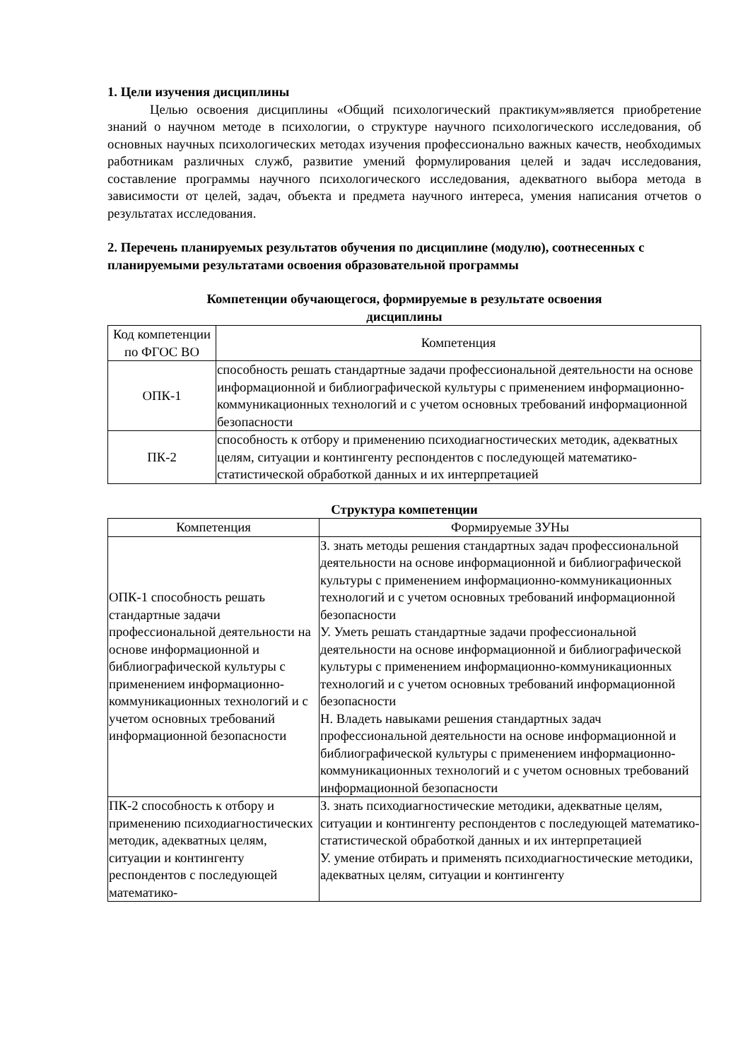1. Цели изучения дисциплины
Целью освоения дисциплины «Общий психологический практикум»является приобретение знаний о научном методе в психологии, о структуре научного психологического исследования, об основных научных психологических методах изучения профессионально важных качеств, необходимых работникам различных служб, развитие умений формулирования целей и задач исследования, составление программы научного психологического исследования, адекватного выбора метода в зависимости от целей, задач, объекта и предмета научного интереса, умения написания отчетов о результатах исследования.
2. Перечень планируемых результатов обучения по дисциплине (модулю), соотнесенных с планируемыми результатами освоения образовательной программы
Компетенции обучающегося, формируемые в результате освоения дисциплины
| Код компетенции по ФГОС ВО | Компетенция |
| ОПК-1 | способность решать стандартные задачи профессиональной деятельности на основе информационной и библиографической культуры с применением информационно-коммуникационных технологий и с учетом основных требований информационной безопасности |
| ПК-2 | способность к отбору и применению психодиагностических методик, адекватных целям, ситуации и контингенту респондентов с последующей математико-статистической обработкой данных и их интерпретацией |
Структура компетенции
| Компетенция | Формируемые ЗУНы |
| ОПК-1 способность решать стандартные задачи профессиональной деятельности на основе информационной и библиографической культуры с применением информационно-коммуникационных технологий и с учетом основных требований информационной безопасности | З. знать методы решения стандартных задач профессиональной деятельности на основе информационной и библиографической культуры с применением информационно-коммуникационных технологий и с учетом основных требований информационной безопасности У. Уметь решать стандартные задачи профессиональной деятельности на основе информационной и библиографической культуры с применением информационно-коммуникационных технологий и с учетом основных требований информационной безопасности Н. Владеть навыками решения стандартных задач профессиональной деятельности на основе информационной и библиографической культуры с применением информационно-коммуникационных технологий и с учетом основных требований информационной безопасности |
| ПК-2 способность к отбору и применению психодиагностических методик, адекватных целям, ситуации и контингенту респондентов с последующей математико- | З. знать психодиагностические методики, адекватные целям, ситуации и контингенту респондентов с последующей математико-статистической обработкой данных и их интерпретацией У. умение отбирать и применять психодиагностические методики, адекватных целям, ситуации и контингенту |